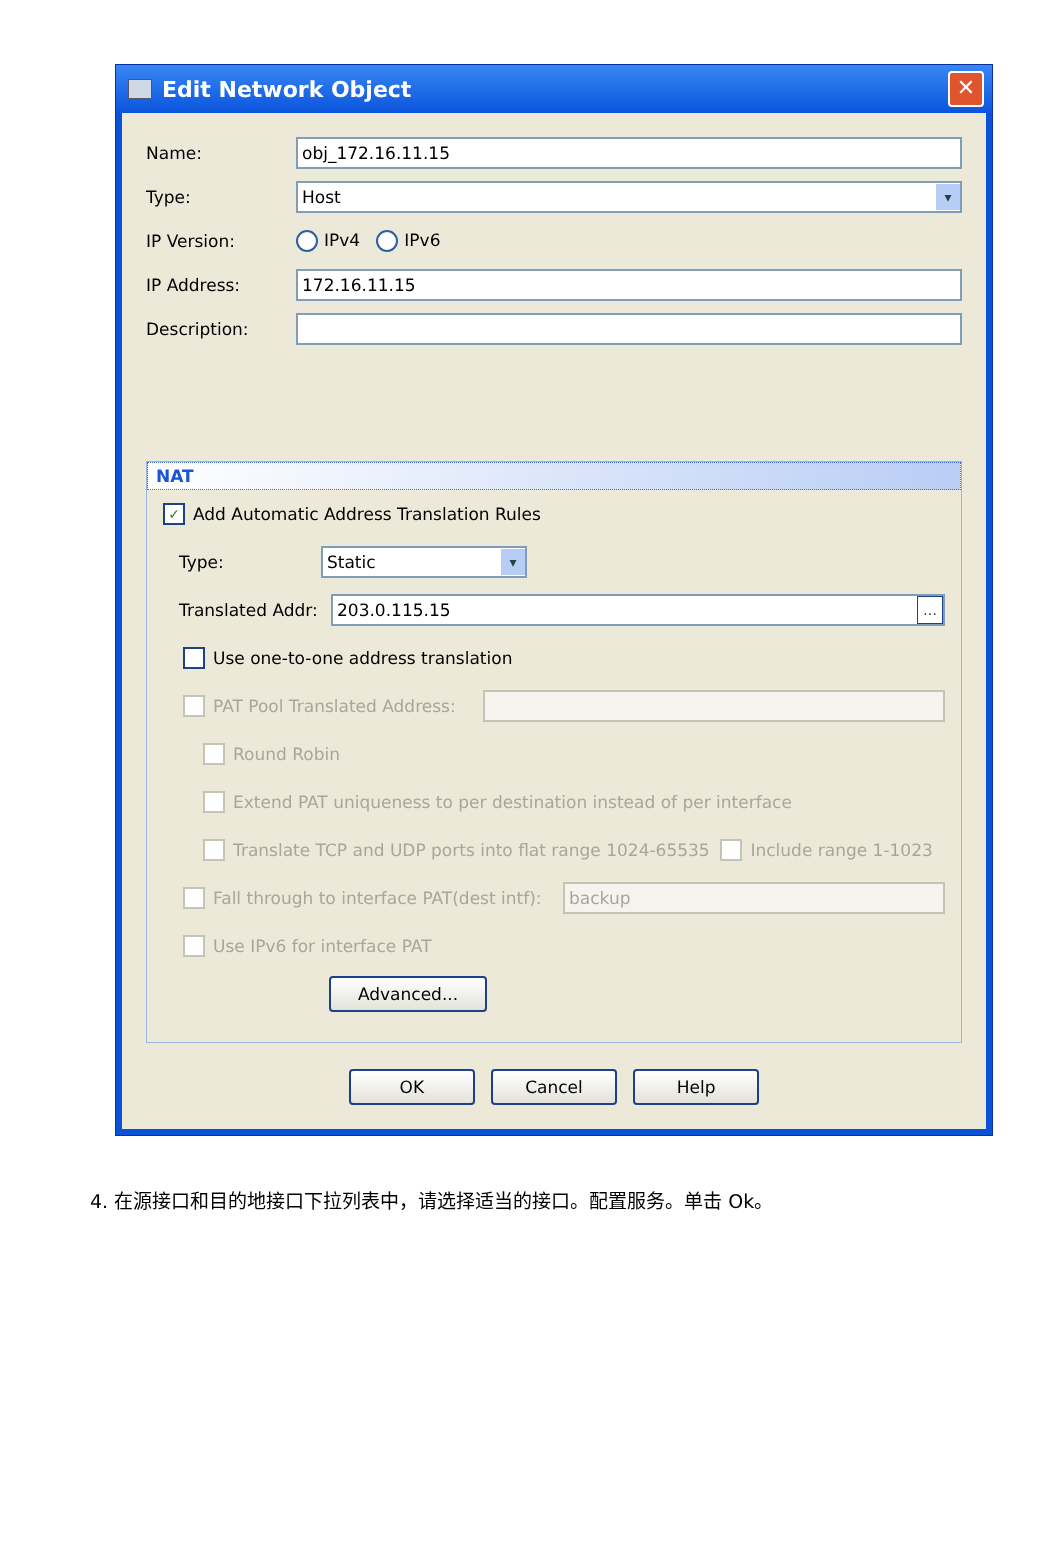Edit Network Object ✕
Name:
obj_172.16.11.15
Type:
Host ▾
IP Version: IPv4 IPv6
IP Address:
172.16.11.15
Description:
NAT
✓ Add Automatic Address Translation Rules
Type:
Static ▾
Translated Addr:
203.0.115.15 …
Use one-to-one address translation
PAT Pool Translated Address:
Round Robin
Extend PAT uniqueness to per destination instead of per interface
Translate TCP and UDP ports into flat range 1024-65535 Include range 1-1023
Fall through to interface PAT(dest intf):
backup
Use IPv6 for interface PAT
Advanced...
OK Cancel Help
4. 在源接口和目的地接口下拉列表中，请选择适当的接口。配置服务。单击 Ok。